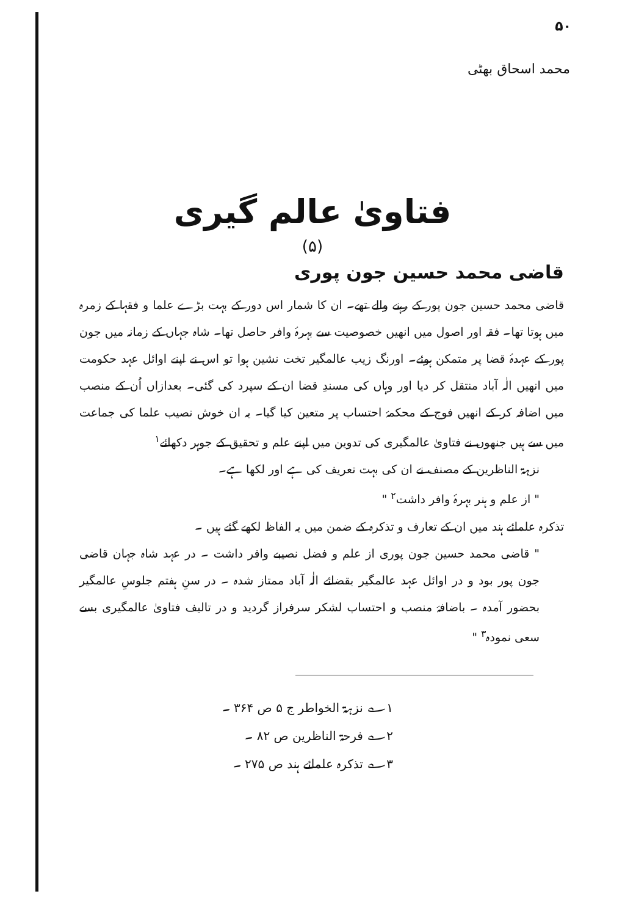۵۰
محمد اسحاق بھٹی
فتاویٰ عالم گیری
(۵)
قاضی محمد حسین جون پوری
قاضی محمد حسین جون پور کے رہنے والے تھے۔ ان کا شمار اس دور کے بہت بڑے علما و فقہا کے زمرہ میں ہوتا تھا۔ فقہ اور اصول میں انھیں خصوصیت سے بہرۂ وافر حاصل تھا۔ شاہ جہاں کے زمانہ میں جون پور کے عہدۂ قضا پر متمکن ہوئے۔ اورنگ زیب عالمگیر تخت نشین ہوا تو اس نے اپنے اوائل عہد حکومت میں انھیں الٰہ آباد منتقل کر دیا اور وہاں کی مسندِ قضا ان کے سپرد کی گئی۔ بعدازاں اُن کے منصب میں اضافہ کر کے انھیں فوج کے محکمۂ احتساب پر متعین کیا گیا۔ یہ ان خوش نصیب علما کی جماعت میں سے ہیں جنھوں نے فتاویٰ عالمگیری کی تدوین میں اپنے علم و تحقیق کے جوہر دکھائے<sup>۱</sup>
نزہۃ الناظرین کے مصنف نے ان کی بہت تعریف کی ہے اور لکھا ہے۔
" از علم و ہنر بہرۂ وافر داشت<sup>۲</sup> "
تذکرہ علمائے ہند میں ان کے تعارف و تذکرہ کے ضمن میں یہ الفاظ لکھے گئے ہیں ۔
" قاضی محمد حسین جون پوری از علم و فضل نصیبے وافر داشت ۔ در عہد شاہ جہان قاضی جون پور بود و در اوائل عہد عالمگیر بقضائے الٰہ آباد ممتاز شدہ ۔ در سنِ ہفتم جلوسِ عالمگیر بحضور آمدہ ۔ باضافۂ منصب و احتساب لشکر سرفراز گردید و در تالیف فتاویٰ عالمگیری بسے سعی نمودہ<sup>۳</sup> "
۱؎ نزہۃ الخواطر ج ۵ ص ۳۶۴ ۔
۲؎ فرحۃ الناظرین ص ۸۲ ۔
۳؎ تذکرہ علمائے ہند ص ۲۷۵ ۔